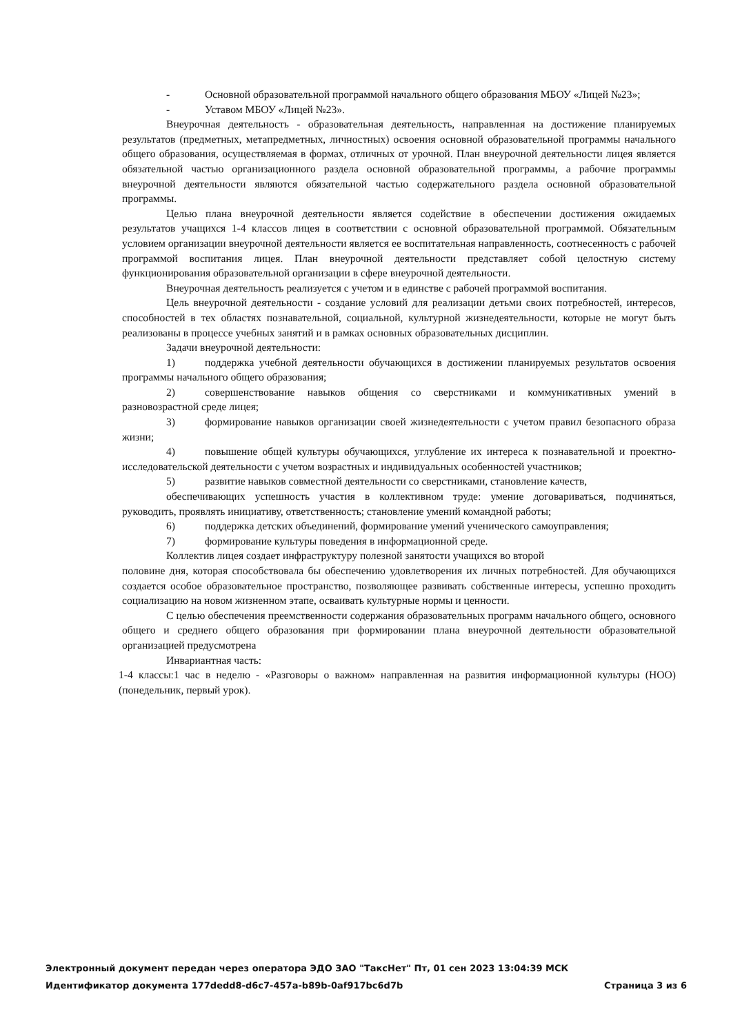- Основной образовательной программой начального общего образования МБОУ «Лицей №23»;
- Уставом МБОУ «Лицей №23».
Внеурочная деятельность - образовательная деятельность, направленная на достижение планируемых результатов (предметных, метапредметных, личностных) освоения основной образовательной программы начального общего образования, осуществляемая в формах, отличных от урочной. План внеурочной деятельности лицея является обязательной частью организационного раздела основной образовательной программы, а рабочие программы внеурочной деятельности являются обязательной частью содержательного раздела основной образовательной программы.
Целью плана внеурочной деятельности является содействие в обеспечении достижения ожидаемых результатов учащихся 1-4 классов лицея в соответствии с основной образовательной программой. Обязательным условием организации внеурочной деятельности является ее воспитательная направленность, соотнесенность с рабочей программой воспитания лицея. План внеурочной деятельности представляет собой целостную систему функционирования образовательной организации в сфере внеурочной деятельности.
Внеурочная деятельность реализуется с учетом и в единстве с рабочей программой воспитания.
Цель внеурочной деятельности - создание условий для реализации детьми своих потребностей, интересов, способностей в тех областях познавательной, социальной, культурной жизнедеятельности, которые не могут быть реализованы в процессе учебных занятий и в рамках основных образовательных дисциплин.
Задачи внеурочной деятельности:
1) поддержка учебной деятельности обучающихся в достижении планируемых результатов освоения программы начального общего образования;
2) совершенствование навыков общения со сверстниками и коммуникативных умений в разновозрастной среде лицея;
3) формирование навыков организации своей жизнедеятельности с учетом правил безопасного образа жизни;
4) повышение общей культуры обучающихся, углубление их интереса к познавательной и проектно-исследовательской деятельности с учетом возрастных и индивидуальных особенностей участников;
5) развитие навыков совместной деятельности со сверстниками, становление качеств,
обеспечивающих успешность участия в коллективном труде: умение договариваться, подчиняться, руководить, проявлять инициативу, ответственность; становление умений командной работы;
6) поддержка детских объединений, формирование умений ученического самоуправления;
7) формирование культуры поведения в информационной среде.
Коллектив лицея создает инфраструктуру полезной занятости учащихся во второй
половине дня, которая способствовала бы обеспечению удовлетворения их личных потребностей. Для обучающихся создается особое образовательное пространство, позволяющее развивать собственные интересы, успешно проходить социализацию на новом жизненном этапе, осваивать культурные нормы и ценности.
С целью обеспечения преемственности содержания образовательных программ начального общего, основного общего и среднего общего образования при формировании плана внеурочной деятельности образовательной организацией предусмотрена
Инвариантная часть:
1-4 классы:1 час в неделю - «Разговоры о важном» направленная на развития информационной культуры (НОО) (понедельник, первый урок).
Электронный документ передан через оператора ЭДО ЗАО "ТаксНет" Пт, 01 сен 2023 13:04:39 МСК
Идентификатор документа 177dedd8-d6c7-457a-b89b-0af917bc6d7b Страница 3 из 6